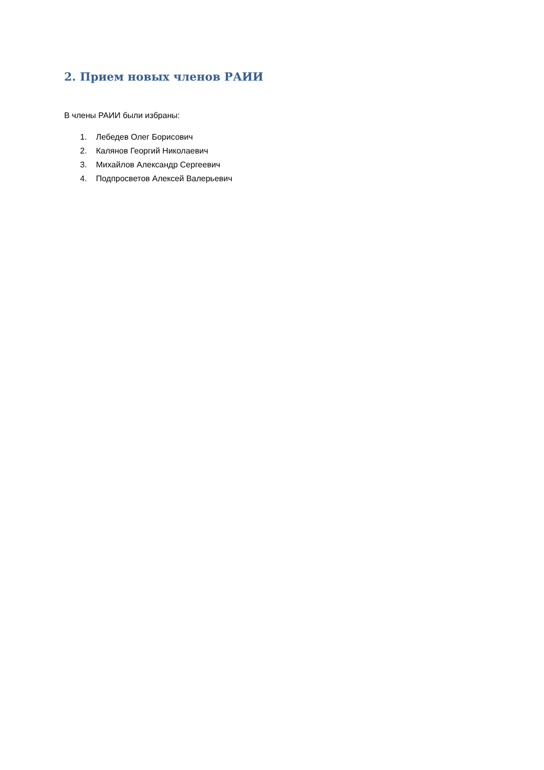2. Прием новых членов РАИИ
В члены РАИИ были избраны:
1. Лебедев Олег Борисович
2. Калянов Георгий Николаевич
3. Михайлов Александр Сергеевич
4. Подпросветов Алексей Валерьевич